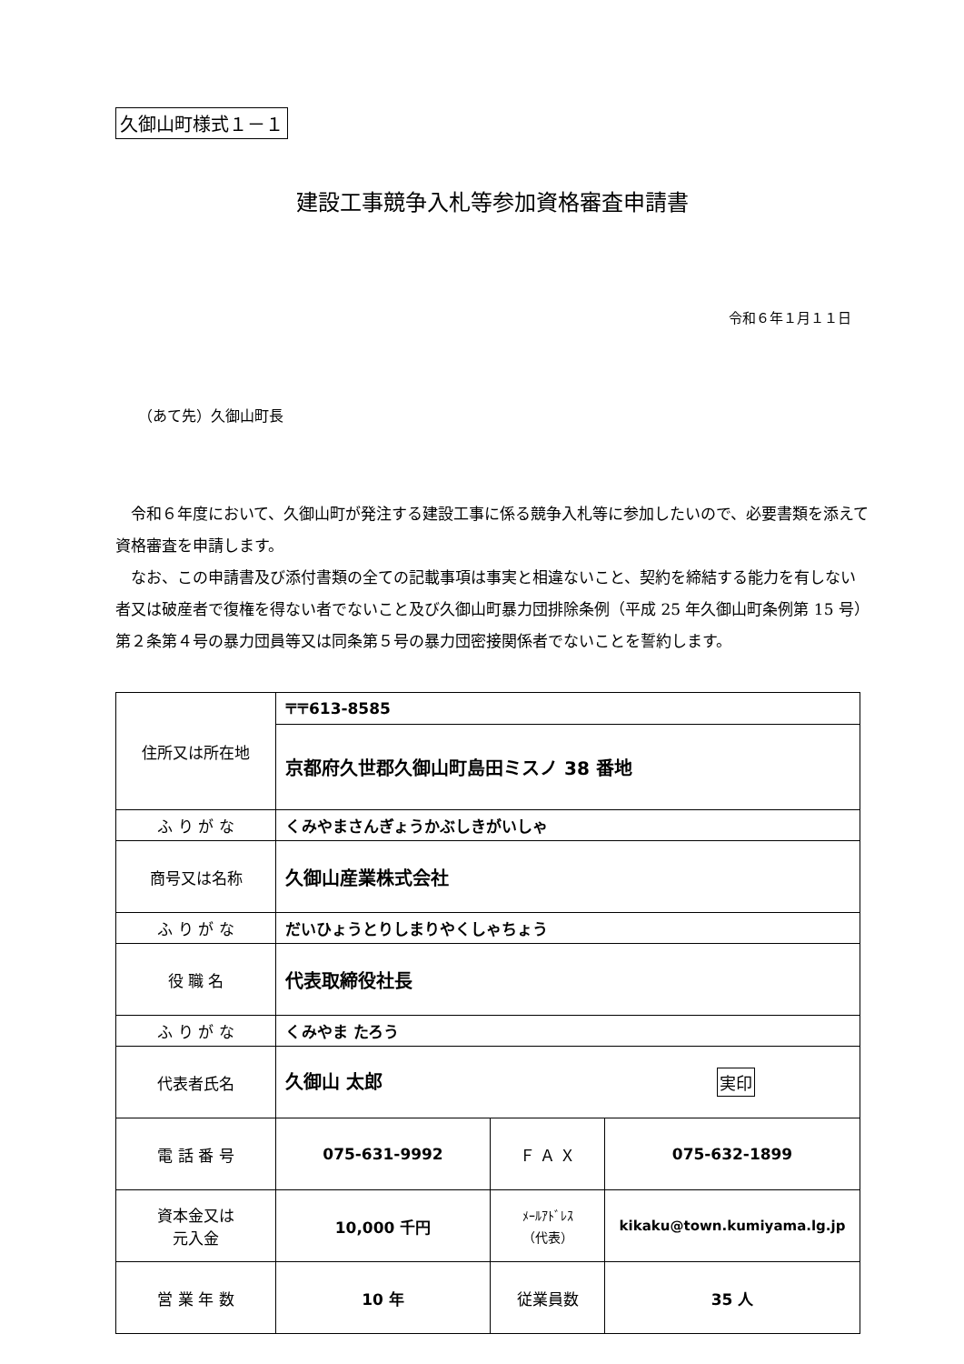久御山町様式１－１
建設工事競争入札等参加資格審査申請書
令和６年１月１１日
（あて先）久御山町長
令和６年度において、久御山町が発注する建設工事に係る競争入札等に参加したいので、必要書類を添えて資格審査を申請します。
なお、この申請書及び添付書類の全ての記載事項は事実と相違ないこと、契約を締結する能力を有しない者又は破産者で復権を得ない者でないこと及び久御山町暴力団排除条例（平成 25 年久御山町条例第 15 号）第２条第４号の暴力団員等又は同条第５号の暴力団密接関係者でないことを誓約します。
| 住所又は所在地 | 〒〒613-8585 | | |
| | 京都府久世郡久御山町島田ミスノ 38 番地 | | |
| ふ り が な | くみやまさんぎょうかぶしきがいしゃ | | |
| 商号又は名称 | 久御山産業株式会社 | | |
| ふ り が な | だいひょうとりしまりやくしゃちょう | | |
| 役 職 名 | 代表取締役社長 | | |
| ふ り が な | くみやま たろう | | |
| 代表者氏名 | 久御山 太郎 実印 | | |
| 電 話 番 号 | 075-631-9992 | Ｆ Ａ Ｘ | 075-632-1899 |
| 資本金又は 元入金 | 10,000 千円 | ﾒｰﾙｱﾄﾞﾚｽ （代表） | kikaku@town.kumiyama.lg.jp |
| 営 業 年 数 | 10 年 | 従業員数 | 35 人 |